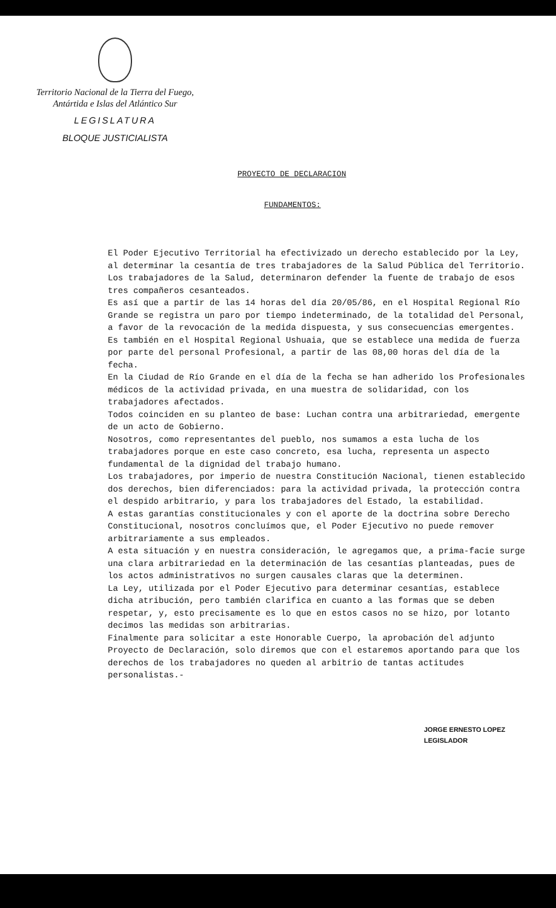Territorio Nacional de la Tierra del Fuego,
Antártida e Islas del Atlántico Sur
LEGISLATURA
BLOQUE JUSTICIALISTA
PROYECTO DE DECLARACION
FUNDAMENTOS:
El Poder Ejecutivo Territorial ha efectivizado un derecho establecido por la Ley, al determinar la cesantía de tres trabajadores de la Salud Pública del Territorio.
Los trabajadores de la Salud, determinaron defender la fuente de trabajo de esos tres compañeros cesanteados.
Es así que a partir de las 14 horas del día 20/05/86, en el Hospital Regional Río Grande se registra un paro por tiempo indeterminado, de la totalidad del Personal, a favor de la revocación de la medida dispuesta, y sus consecuencias emergentes.
Es también en el Hospital Regional Ushuaia, que se establece una medida de fuerza por parte del personal Profesional, a partir de las 08,00 horas del día de la fecha.
En la Ciudad de Río Grande en el día de la fecha se han adherido los Profesionales médicos de la actividad privada, en una muestra de solidaridad, con los trabajadores afectados.
Todos coinciden en su planteo de base: Luchan contra una arbitrariedad, emergente de un acto de Gobierno.
Nosotros, como representantes del pueblo, nos sumamos a esta lucha de los trabajadores porque en este caso concreto, esa lucha, representa un aspecto fundamental de la dignidad del trabajo humano.
Los trabajadores, por imperio de nuestra Constitución Nacional, tienen establecido dos derechos, bien diferenciados: para la actividad privada, la protección contra el despido arbitrario, y para los trabajadores del Estado, la estabilidad.
A estas garantías constitucionales y con el aporte de la doctrina sobre Derecho Constitucional, nosotros concluímos que, el Poder Ejecutivo no puede remover arbitrariamente a sus empleados.
A esta situación y en nuestra consideración, le agregamos que, a prima-facie surge una clara arbitrariedad en la determinación de las cesantías planteadas, pues de los actos administrativos no surgen causales claras que la determinen.
La Ley, utilizada por el Poder Ejecutivo para determinar cesantías, establece dicha atribución, pero también clarifica en cuanto a las formas que se deben respetar, y, esto precisamente es lo que en estos casos no se hizo, por lotanto decimos las medidas son arbitrarias.
Finalmente para solicitar a este Honorable Cuerpo, la aprobación del adjunto Proyecto de Declaración, solo diremos que con el estaremos aportando para que los derechos de los trabajadores no queden al arbitrio de tantas actitudes personalistas.-
JORGE ERNESTO LOPEZ
LEGISLADOR